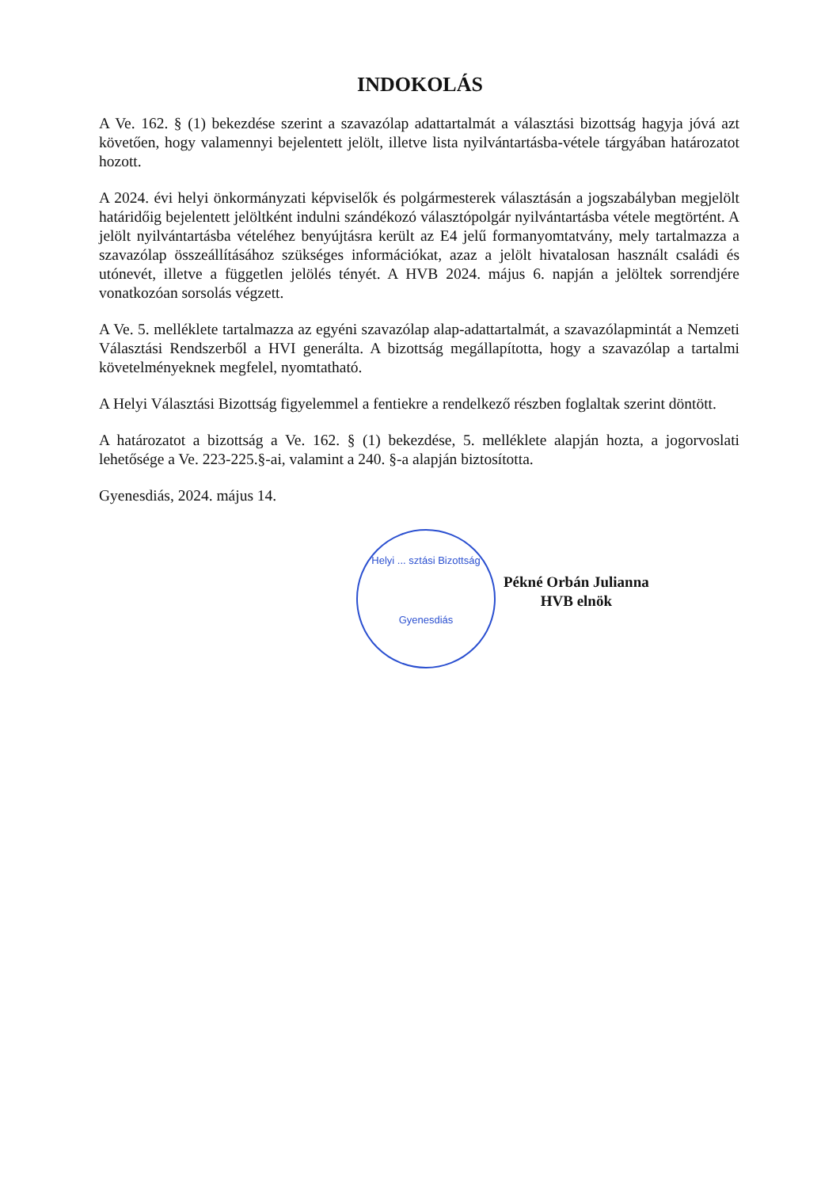INDOKOLÁS
A Ve. 162. § (1) bekezdése szerint a szavazólap adattartalmát a választási bizottság hagyja jóvá azt követően, hogy valamennyi bejelentett jelölt, illetve lista nyilvántartásba-vétele tárgyában határozatot hozott.
A 2024. évi helyi önkormányzati képviselők és polgármesterek választásán a jogszabályban megjelölt határidőig bejelentett jelöltként indulni szándékozó választópolgár nyilvántartásba vétele megtörtént. A jelölt nyilvántartásba vételéhez benyújtásra került az E4 jelű formanyomtatvány, mely tartalmazza a szavazólap összeállításához szükséges információkat, azaz a jelölt hivatalosan használt családi és utónevét, illetve a független jelölés tényét. A HVB 2024. május 6. napján a jelöltek sorrendjére vonatkozóan sorsolás végzett.
A Ve. 5. melléklete tartalmazza az egyéni szavazólap alap-adattartalmát, a szavazólapmintát a Nemzeti Választási Rendszerből a HVI generálta. A bizottság megállapította, hogy a szavazólap a tartalmi követelményeknek megfelel, nyomtatható.
A Helyi Választási Bizottság figyelemmel a fentiekre a rendelkező részben foglaltak szerint döntött.
A határozatot a bizottság a Ve. 162. § (1) bekezdése, 5. melléklete alapján hozta, a jogorvoslati lehetősége a Ve. 223-225.§-ai, valamint a 240. §-a alapján biztosította.
Gyenesdiás, 2024. május 14.
Helyi ... sztási Bizottság
Gyenesdiás
Pékné Orbán Julianna
HVB elnök